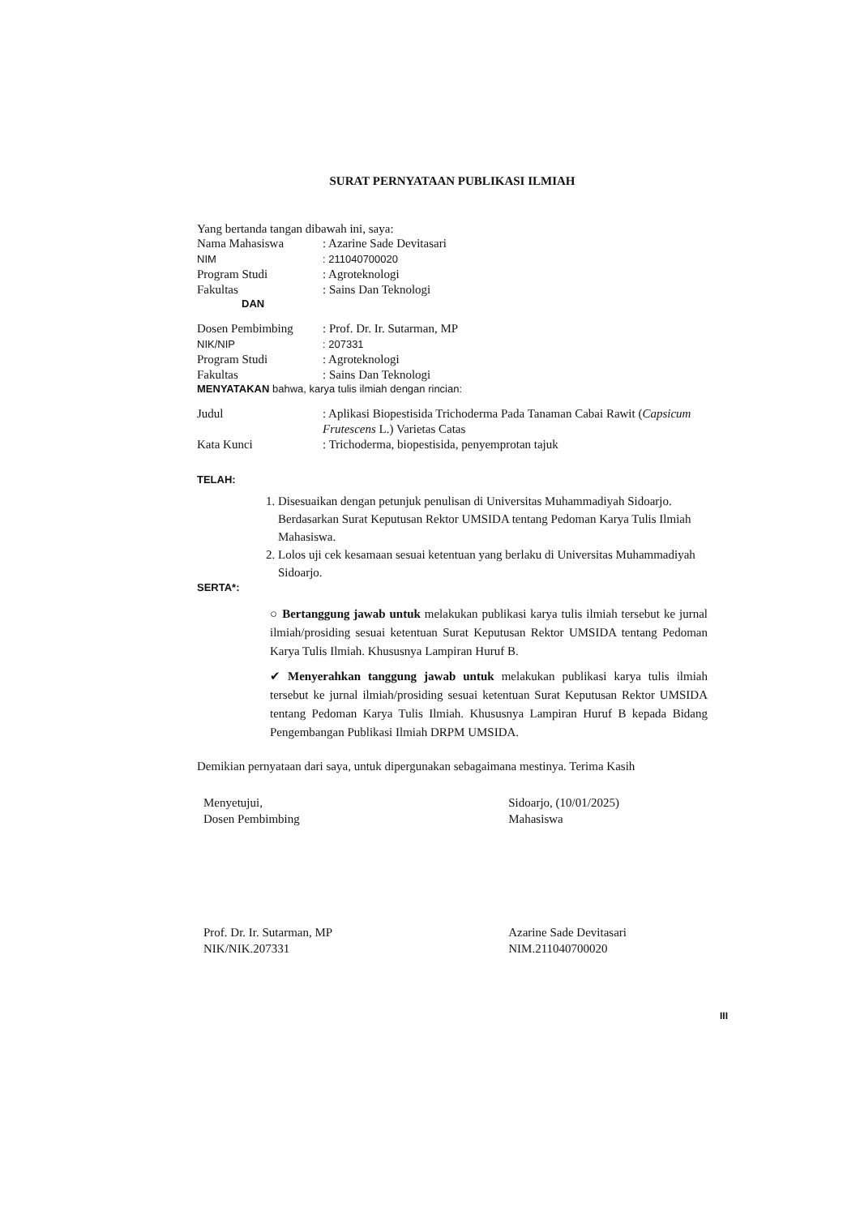SURAT PERNYATAAN PUBLIKASI ILMIAH
Yang bertanda tangan dibawah ini, saya:
| Nama Mahasiswa | : Azarine Sade Devitasari |
| NIM | : 211040700020 |
| Program Studi | : Agroteknologi |
| Fakultas | : Sains Dan Teknologi |
DAN
| Dosen Pembimbing | : Prof. Dr. Ir. Sutarman, MP |
| NIK/NIP | : 207331 |
| Program Studi | : Agroteknologi |
| Fakultas | : Sains Dan Teknologi |
MENYATAKAN bahwa, karya tulis ilmiah dengan rincian:
| Judul | : Aplikasi Biopestisida Trichoderma Pada Tanaman Cabai Rawit ( Capsicum Frutescens L.) Varietas Catas |
| Kata Kunci | : Trichoderma, biopestisida, penyemprotan tajuk |
TELAH:
1. Disesuaikan dengan petunjuk penulisan di Universitas Muhammadiyah Sidoarjo. Berdasarkan Surat Keputusan Rektor UMSIDA tentang Pedoman Karya Tulis Ilmiah Mahasiswa.
2. Lolos uji cek kesamaan sesuai ketentuan yang berlaku di Universitas Muhammadiyah Sidoarjo.
SERTA*:
○ Bertanggung jawab untuk melakukan publikasi karya tulis ilmiah tersebut ke jurnal ilmiah/prosiding sesuai ketentuan Surat Keputusan Rektor UMSIDA tentang Pedoman Karya Tulis Ilmiah. Khususnya Lampiran Huruf B.
✔ Menyerahkan tanggung jawab untuk melakukan publikasi karya tulis ilmiah tersebut ke jurnal ilmiah/prosiding sesuai ketentuan Surat Keputusan Rektor UMSIDA tentang Pedoman Karya Tulis Ilmiah. Khususnya Lampiran Huruf B kepada Bidang Pengembangan Publikasi Ilmiah DRPM UMSIDA.
Demikian pernyataan dari saya, untuk dipergunakan sebagaimana mestinya. Terima Kasih
Menyetujui,
Dosen Pembimbing
Prof. Dr. Ir. Sutarman, MP
NIK/NIK.207331
Sidoarjo, (10/01/2025)
Mahasiswa
Azarine Sade Devitasari
NIM.211040700020
III